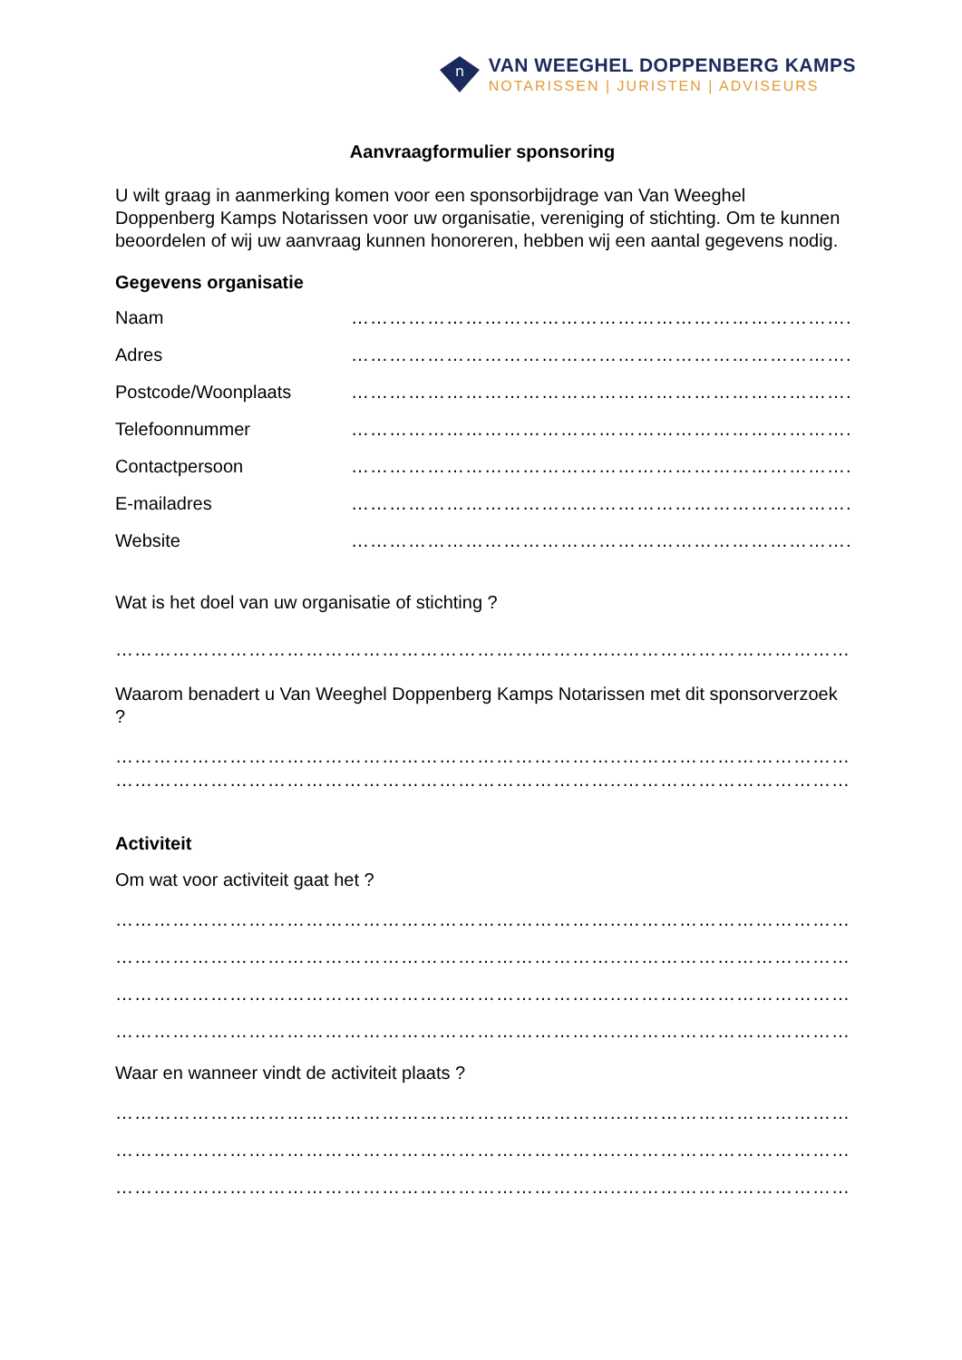n
VAN WEEGHEL DOPPENBERG KAMPS
NOTARISSEN | JURISTEN | ADVISEURS
Aanvraagformulier sponsoring
U wilt graag in aanmerking komen voor een sponsorbijdrage van Van Weeghel Doppenberg Kamps Notarissen voor uw organisatie, vereniging of stichting. Om te kunnen beoordelen of wij uw aanvraag kunnen honoreren, hebben wij een aantal gegevens nodig.
Gegevens organisatie
Naam ……………………………………………………………………..
Adres ……………………………………………………………………..
Postcode/Woonplaats ……………………………………………………………………..
Telefoonnummer ……………………………………………………………………..
Contactpersoon ……………………………………………………………………..
E-mailadres ……………………………………………………………………..
Website ……………………………………………………………………..
Wat is het doel van uw organisatie of stichting ?
……………………………………………………………………..…………………………………
Waarom benadert u Van Weeghel Doppenberg Kamps Notarissen met dit sponsorverzoek ?
……………………………………………………………………..…………………………………
……………………………………………………………………..…………………………………
Activiteit
Om wat voor activiteit gaat het ?
……………………………………………………………………..…………………………………
……………………………………………………………………..…………………………………
……………………………………………………………………..…………………………………
……………………………………………………………………..…………………………………
Waar en wanneer vindt de activiteit plaats ?
……………………………………………………………………..…………………………………
……………………………………………………………………..…………………………………
……………………………………………………………………..…………………………………